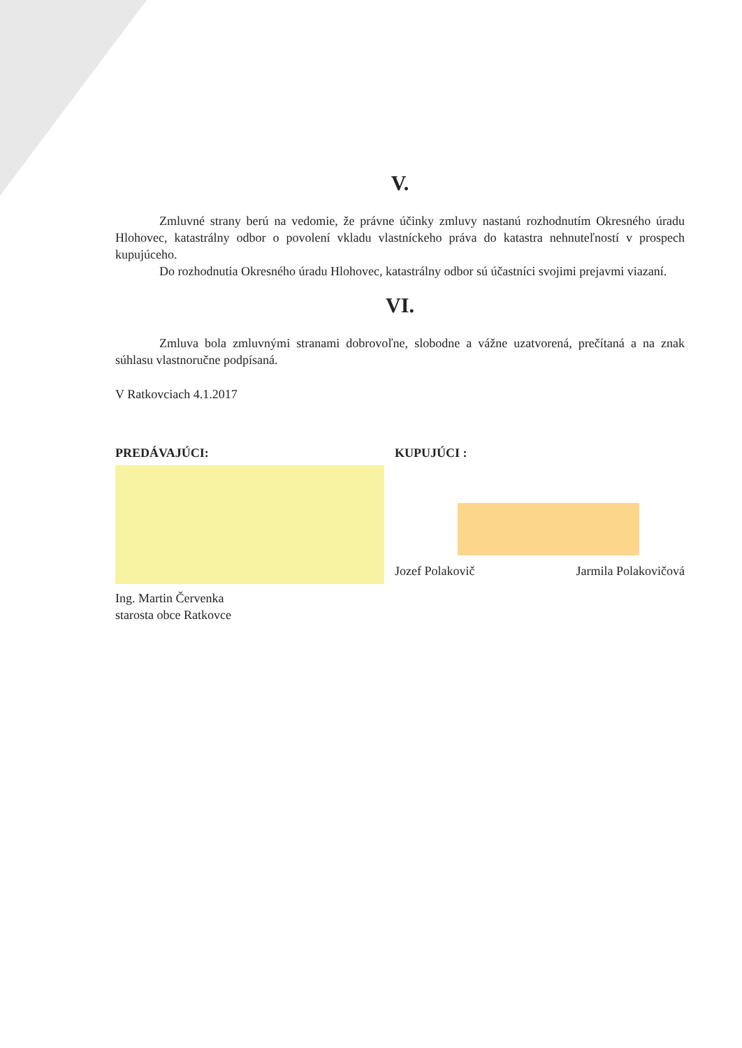V.
Zmluvné strany berú na vedomie, že právne účinky zmluvy nastanú rozhodnutím Okresného úradu Hlohovec, katastrálny odbor o povolení vkladu vlastníckeho práva do katastra nehnuteľností v prospech kupujúceho.
Do rozhodnutia Okresného úradu Hlohovec, katastrálny odbor sú účastníci svojimi prejavmi viazaní.
VI.
Zmluva bola zmluvnými stranami dobrovoľne, slobodne a vážne uzatvorená, prečítaná a na znak súhlasu vlastnoručne podpísaná.
V Ratkovciach 4.1.2017
PREDÁVAJÚCI:
Ing. Martin Červenka
starosta obce Ratkovce
KUPUJÚCI :
Jozef Polakovič Jarmila Polakovičová